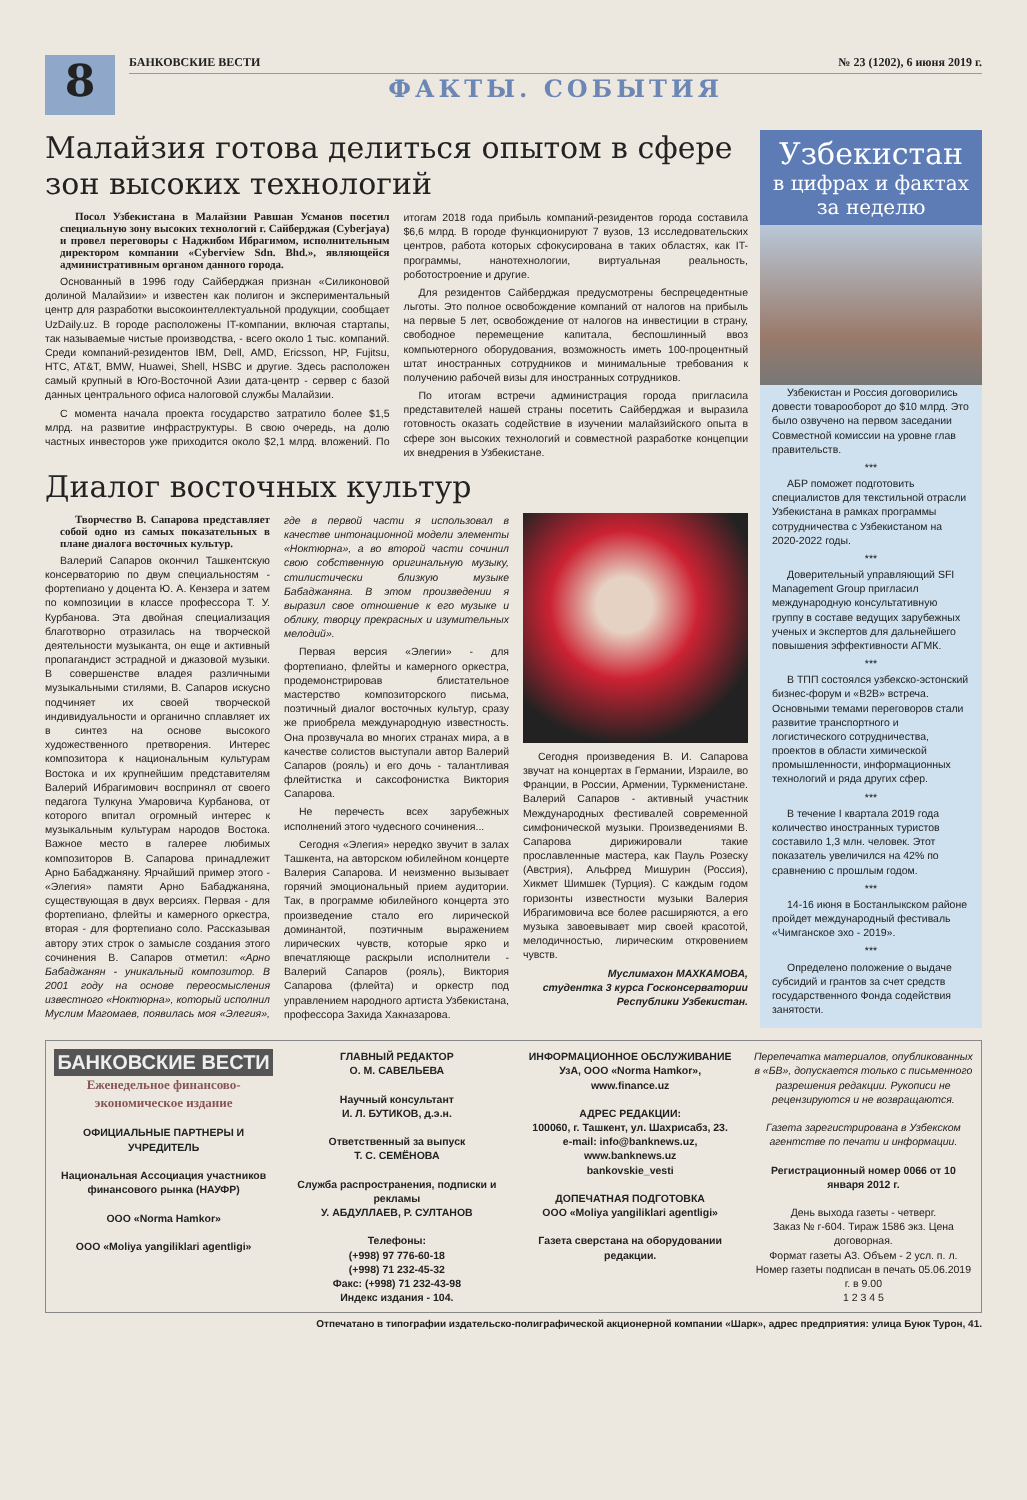8
БАНКОВСКИЕ ВЕСТИ № 23 (1202), 6 июня 2019 г.
ФАКТЫ. СОБЫТИЯ
Малайзия готова делиться опытом в сфере зон высоких технологий
Посол Узбекистана в Малайзии Равшан Усманов посетил специальную зону высоких технологий г. Сайберджая (Cyberjaya) и провел переговоры с Наджибом Ибрагимом, исполнительным директором компании «Cyberview Sdn. Bhd.», являющейся административным органом данного города.
Основанный в 1996 году Сайберджая признан «Силиконовой долиной Малайзии» и известен как полигон и экспериментальный центр для разработки высокоинтеллектуальной продукции, сообщает UzDaily.uz. В городе расположены IT-компании, включая стартапы, так называемые чистые производства, - всего около 1 тыс. компаний. Среди компаний-резидентов IBM, Dell, AMD, Ericsson, HP, Fujitsu, HTC, AT&T, BMW, Huawei, Shell, HSBC и другие. Здесь расположен самый крупный в Юго-Восточной Азии дата-центр - сервер с базой данных центрального офиса налоговой службы Малайзии.
С момента начала проекта государство затратило более $1,5 млрд. на развитие инфраструктуры. В свою очередь, на долю частных инвесторов уже приходится около $2,1 млрд. вложений. По итогам 2018 года прибыль компаний-резидентов города составила $6,6 млрд. В городе функционируют 7 вузов, 13 исследовательских центров, работа которых сфокусирована в таких областях, как IT-программы, нанотехнологии, виртуальная реальность, роботостроение и другие.
Для резидентов Сайберджая предусмотрены беспрецедентные льготы. Это полное освобождение компаний от налогов на прибыль на первые 5 лет, освобождение от налогов на инвестиции в страну, свободное перемещение капитала, беспошлинный ввоз компьютерного оборудования, возможность иметь 100-процентный штат иностранных сотрудников и минимальные требования к получению рабочей визы для иностранных сотрудников.
По итогам встречи администрация города пригласила представителей нашей страны посетить Сайберджая и выразила готовность оказать содействие в изучении малайзийского опыта в сфере зон высоких технологий и совместной разработке концепции их внедрения в Узбекистане.
Диалог восточных культур
Творчество В. Сапарова представляет собой одно из самых показательных в плане диалога восточных культур.
Валерий Сапаров окончил Ташкентскую консерваторию по двум специальностям - фортепиано у доцента Ю. А. Кензера и затем по композиции в классе профессора Т. У. Курбанова. Эта двойная специализация благотворно отразилась на творческой деятельности музыканта, он еще и активный пропагандист эстрадной и джазовой музыки. В совершенстве владея различными музыкальными стилями, В. Сапаров искусно подчиняет их своей творческой индивидуальности и органично сплавляет их в синтез на основе высокого художественного претворения. Интерес композитора к национальным культурам Востока и их крупнейшим представителям Валерий Ибрагимович воспринял от своего педагога Тулкуна Умаровича Курбанова, от которого впитал огромный интерес к музыкальным культурам народов Востока. Важное место в галерее любимых композиторов В. Сапарова принадлежит Арно Бабаджаняну. Ярчайший пример этого - «Элегия» памяти Арно Бабаджаняна, существующая в двух версиях. Первая - для фортепиано, флейты и камерного оркестра, вторая - для фортепиано соло. Рассказывая автору этих строк о замысле создания этого сочинения В. Сапаров отметил: «Арно Бабаджанян - уникальный композитор. В 2001 году на основе переосмысления известного «Ноктюрна», который исполнил Муслим Магомаев, появилась моя «Элегия», где в первой части я использовал в качестве интонационной модели элементы «Ноктюрна», а во второй части сочинил свою собственную оригинальную музыку, стилистически близкую музыке Бабаджаняна. В этом произведении я выразил свое отношение к его музыке и облику, творцу прекрасных и изумительных мелодий».
Первая версия «Элегии» - для фортепиано, флейты и камерного оркестра, продемонстрировав блистательное мастерство композиторского письма, поэтичный диалог восточных культур, сразу же приобрела международную известность. Она прозвучала во многих странах мира, а в качестве солистов выступали автор Валерий Сапаров (рояль) и его дочь - талантливая флейтистка и саксофонистка Виктория Сапарова.
Не перечесть всех зарубежных исполнений этого чудесного сочинения...
Сегодня «Элегия» нередко звучит в залах Ташкента, на авторском юбилейном концерте Валерия Сапарова. И неизменно вызывает горячий эмоциональный прием аудитории. Так, в программе юбилейного концерта это произведение стало его лирической доминантой, поэтичным выражением лирических чувств, которые ярко и впечатляюще раскрыли исполнители - Валерий Сапаров (рояль), Виктория Сапарова (флейта) и оркестр под управлением народного артиста Узбекистана, профессора Захида Хакназарова.
Сегодня произведения В. И. Сапарова звучат на концертах в Германии, Израиле, во Франции, в России, Армении, Туркменистане. Валерий Сапаров - активный участник Международных фестивалей современной симфонической музыки. Произведениями В. Сапарова дирижировали такие прославленные мастера, как Пауль Розеску (Австрия), Альфред Мишурин (Россия), Хикмет Шимшек (Турция). С каждым годом горизонты известности музыки Валерия Ибрагимовича все более расширяются, а его музыка завоевывает мир своей красотой, мелодичностью, лирическим откровением чувств.
Муслимахон МАХКАМОВА,
студентка 3 курса Госконсерватории Республики Узбекистан.
Узбекистан
в цифрах и фактах
за неделю
Узбекистан и Россия договорились довести товарооборот до $10 млрд. Это было озвучено на первом заседании Совместной комиссии на уровне глав правительств.
***
АБР поможет подготовить специалистов для текстильной отрасли Узбекистана в рамках программы сотрудничества с Узбекистаном на 2020-2022 годы.
***
Доверительный управляющий SFI Management Group пригласил международную консультативную группу в составе ведущих зарубежных ученых и экспертов для дальнейшего повышения эффективности АГМК.
***
В ТПП состоялся узбекско-эстонский бизнес-форум и «B2B» встреча. Основными темами переговоров стали развитие транспортного и логистического сотрудничества, проектов в области химической промышленности, информационных технологий и ряда других сфер.
***
В течение I квартала 2019 года количество иностранных туристов составило 1,3 млн. человек. Этот показатель увеличился на 42% по сравнению с прошлым годом.
***
14-16 июня в Бостанлыкском районе пройдет международный фестиваль «Чимганское эхо - 2019».
***
Определено положение о выдаче субсидий и грантов за счет средств государственного Фонда содействия занятости.
БАНКОВСКИЕ ВЕСТИ
Еженедельное финансово-экономическое издание
ОФИЦИАЛЬНЫЕ ПАРТНЕРЫ И УЧРЕДИТЕЛЬ
Национальная Ассоциация участников финансового рынка (НАУФР)
ООО «Norma Hamkor»
ООО «Moliya yangiliklari agentligi»
ГЛАВНЫЙ РЕДАКТОР
О. М. САВЕЛЬЕВА
Научный консультант
И. Л. БУТИКОВ, д.э.н.
Ответственный за выпуск
Т. С. СЕМЁНОВА
Служба распространения, подписки и рекламы
У. АБДУЛЛАЕВ, Р. СУЛТАНОВ
Телефоны:
(+998) 97 776-60-18
(+998) 71 232-45-32
Факс: (+998) 71 232-43-98
Индекс издания - 104.
ИНФОРМАЦИОННОЕ ОБСЛУЖИВАНИЕ
УзА, ООО «Norma Hamkor», www.finance.uz
АДРЕС РЕДАКЦИИ:
100060, г. Ташкент, ул. Шахрисабз, 23.
e-mail: info@banknews.uz,
www.banknews.uz
bankovskie_vesti
ДОПЕЧАТНАЯ ПОДГОТОВКА
ООО «Moliya yangiliklari agentligi»
Газета сверстана на оборудовании редакции.
Перепечатка материалов, опубликованных в «БВ», допускается только с письменного разрешения редакции. Рукописи не рецензируются и не возвращаются.
Газета зарегистрирована в Узбекском агентстве по печати и информации.
Регистрационный номер 0066 от 10 января 2012 г.
День выхода газеты - четверг.
Заказ № г-604. Тираж 1586 экз. Цена договорная.
Формат газеты А3. Объем - 2 усл. п. л.
Номер газеты подписан в печать 05.06.2019 г. в 9.00
1 2 3 4 5
Отпечатано в типографии издательско-полиграфической акционерной компании «Шарк», адрес предприятия: улица Буюк Турон, 41.